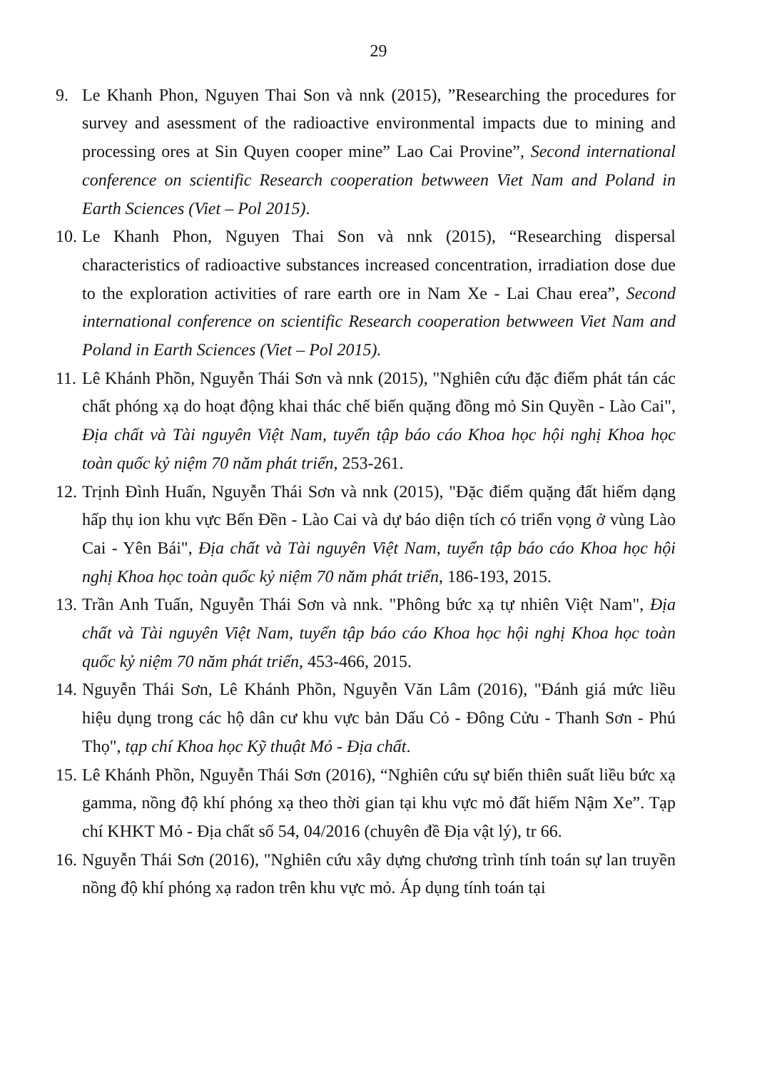29
9. Le Khanh Phon, Nguyen Thai Son và nnk (2015), ”Researching the procedures for survey and asessment of the radioactive environmental impacts due to mining and processing ores at Sin Quyen cooper mine” Lao Cai Provine”, Second international conference on scientific Research cooperation betwween Viet Nam and Poland in Earth Sciences (Viet – Pol 2015).
10. Le Khanh Phon, Nguyen Thai Son và nnk (2015), “Researching dispersal characteristics of radioactive substances increased concentration, irradiation dose due to the exploration activities of rare earth ore in Nam Xe - Lai Chau erea”, Second international conference on scientific Research cooperation betwween Viet Nam and Poland in Earth Sciences (Viet – Pol 2015).
11. Lê Khánh Phồn, Nguyễn Thái Sơn và nnk (2015), "Nghiên cứu đặc điểm phát tán các chất phóng xạ do hoạt động khai thác chế biến quặng đồng mỏ Sin Quyền - Lào Cai", Địa chất và Tài nguyên Việt Nam, tuyển tập báo cáo Khoa học hội nghị Khoa học toàn quốc kỷ niệm 70 năm phát triển, 253-261.
12. Trịnh Đình Huấn, Nguyễn Thái Sơn và nnk (2015), "Đặc điểm quặng đất hiếm dạng hấp thụ ion khu vực Bến Đền - Lào Cai và dự báo diện tích có triển vọng ở vùng Lào Cai - Yên Bái", Địa chất và Tài nguyên Việt Nam, tuyển tập báo cáo Khoa học hội nghị Khoa học toàn quốc kỷ niệm 70 năm phát triển, 186-193, 2015.
13. Trần Anh Tuấn, Nguyễn Thái Sơn và nnk. "Phông bức xạ tự nhiên Việt Nam", Địa chất và Tài nguyên Việt Nam, tuyển tập báo cáo Khoa học hội nghị Khoa học toàn quốc kỷ niệm 70 năm phát triển, 453-466, 2015.
14. Nguyễn Thái Sơn, Lê Khánh Phồn, Nguyễn Văn Lâm (2016), "Đánh giá mức liều hiệu dụng trong các hộ dân cư khu vực bản Dấu Cỏ - Đông Cửu - Thanh Sơn - Phú Thọ", tạp chí Khoa học Kỹ thuật Mỏ - Địa chất.
15. Lê Khánh Phồn, Nguyễn Thái Sơn (2016), “Nghiên cứu sự biến thiên suất liều bức xạ gamma, nồng độ khí phóng xạ theo thời gian tại khu vực mỏ đất hiếm Nậm Xe”. Tạp chí KHKT Mỏ - Địa chất số 54, 04/2016 (chuyên đề Địa vật lý), tr 66.
16. Nguyễn Thái Sơn (2016), "Nghiên cứu xây dựng chương trình tính toán sự lan truyền nồng độ khí phóng xạ radon trên khu vực mỏ. Áp dụng tính toán tại